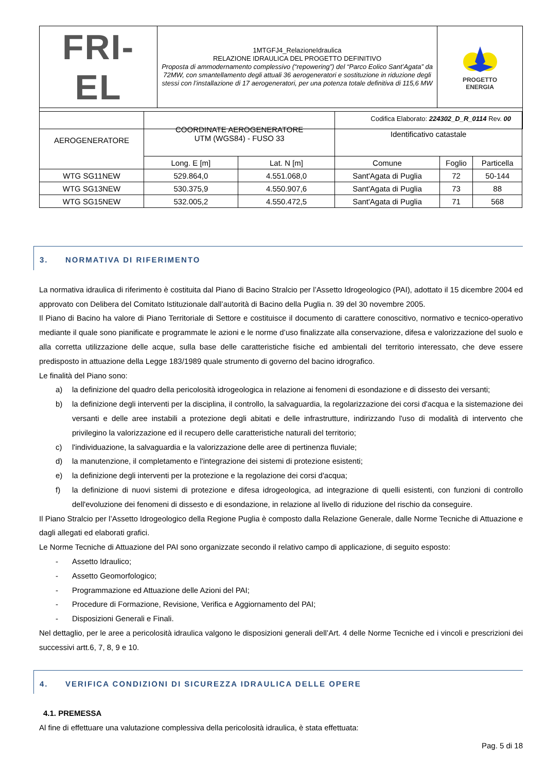| FRI-EL | 1MTGFJ4_RelazioneIdraulica RELAZIONE IDRAULICA DEL PROGETTO DEFINITIVO Proposta di ammodernamento complessivo (“repowering”) del “Parco Eolico Sant’Agata” da 72MW, con smantellamento degli attuali 36 aerogeneratori e sostituzione in riduzione degli stessi con l’installazione di 17 aerogeneratori, per una potenza totale definitiva di 115,6 MW | PROGETTO ENERGIA |
| Codifica Elaborato: 224302_D_R_0114 Rev. 00 | | |
| AEROGENERATORE | COORDINATE AEROGENERATORE UTM (WGS84) - FUSO 33 | | Identificativo catastale | | |
| --- | --- | --- | --- | --- | --- |
| | Long. E [m] | Lat. N [m] | Comune | Foglio | Particella |
| WTG SG11NEW | 529.864,0 | 4.551.068,0 | Sant'Agata di Puglia | 72 | 50-144 |
| WTG SG13NEW | 530.375,9 | 4.550.907,6 | Sant'Agata di Puglia | 73 | 88 |
| WTG SG15NEW | 532.005,2 | 4.550.472,5 | Sant'Agata di Puglia | 71 | 568 |
3. NORMATIVA DI RIFERIMENTO
La normativa idraulica di riferimento è costituita dal Piano di Bacino Stralcio per l’Assetto Idrogeologico (PAI), adottato il 15 dicembre 2004 ed approvato con Delibera del Comitato Istituzionale dall’autorità di Bacino della Puglia n. 39 del 30 novembre 2005.
Il Piano di Bacino ha valore di Piano Territoriale di Settore e costituisce il documento di carattere conoscitivo, normativo e tecnico-operativo mediante il quale sono pianificate e programmate le azioni e le norme d’uso finalizzate alla conservazione, difesa e valorizzazione del suolo e alla corretta utilizzazione delle acque, sulla base delle caratteristiche fisiche ed ambientali del territorio interessato, che deve essere predisposto in attuazione della Legge 183/1989 quale strumento di governo del bacino idrografico.
Le finalità del Piano sono:
a) la definizione del quadro della pericolosità idrogeologica in relazione ai fenomeni di esondazione e di dissesto dei versanti;
b) la definizione degli interventi per la disciplina, il controllo, la salvaguardia, la regolarizzazione dei corsi d'acqua e la sistemazione dei versanti e delle aree instabili a protezione degli abitati e delle infrastrutture, indirizzando l'uso di modalità di intervento che privilegino la valorizzazione ed il recupero delle caratteristiche naturali del territorio;
c) l'individuazione, la salvaguardia e la valorizzazione delle aree di pertinenza fluviale;
d) la manutenzione, il completamento e l'integrazione dei sistemi di protezione esistenti;
e) la definizione degli interventi per la protezione e la regolazione dei corsi d'acqua;
f) la definizione di nuovi sistemi di protezione e difesa idrogeologica, ad integrazione di quelli esistenti, con funzioni di controllo dell'evoluzione dei fenomeni di dissesto e di esondazione, in relazione al livello di riduzione del rischio da conseguire.
Il Piano Stralcio per l’Assetto Idrogeologico della Regione Puglia è composto dalla Relazione Generale, dalle Norme Tecniche di Attuazione e dagli allegati ed elaborati grafici.
Le Norme Tecniche di Attuazione del PAI sono organizzate secondo il relativo campo di applicazione, di seguito esposto:
- Assetto Idraulico;
- Assetto Geomorfologico;
- Programmazione ed Attuazione delle Azioni del PAI;
- Procedure di Formazione, Revisione, Verifica e Aggiornamento del PAI;
- Disposizioni Generali e Finali.
Nel dettaglio, per le aree a pericolosità idraulica valgono le disposizioni generali dell’Art. 4 delle Norme Tecniche ed i vincoli e prescrizioni dei successivi artt.6, 7, 8, 9 e 10.
4. VERIFICA CONDIZIONI DI SICUREZZA IDRAULICA DELLE OPERE
4.1. PREMESSA
Al fine di effettuare una valutazione complessiva della pericolosità idraulica, è stata effettuata:
Pag. 5 di 18